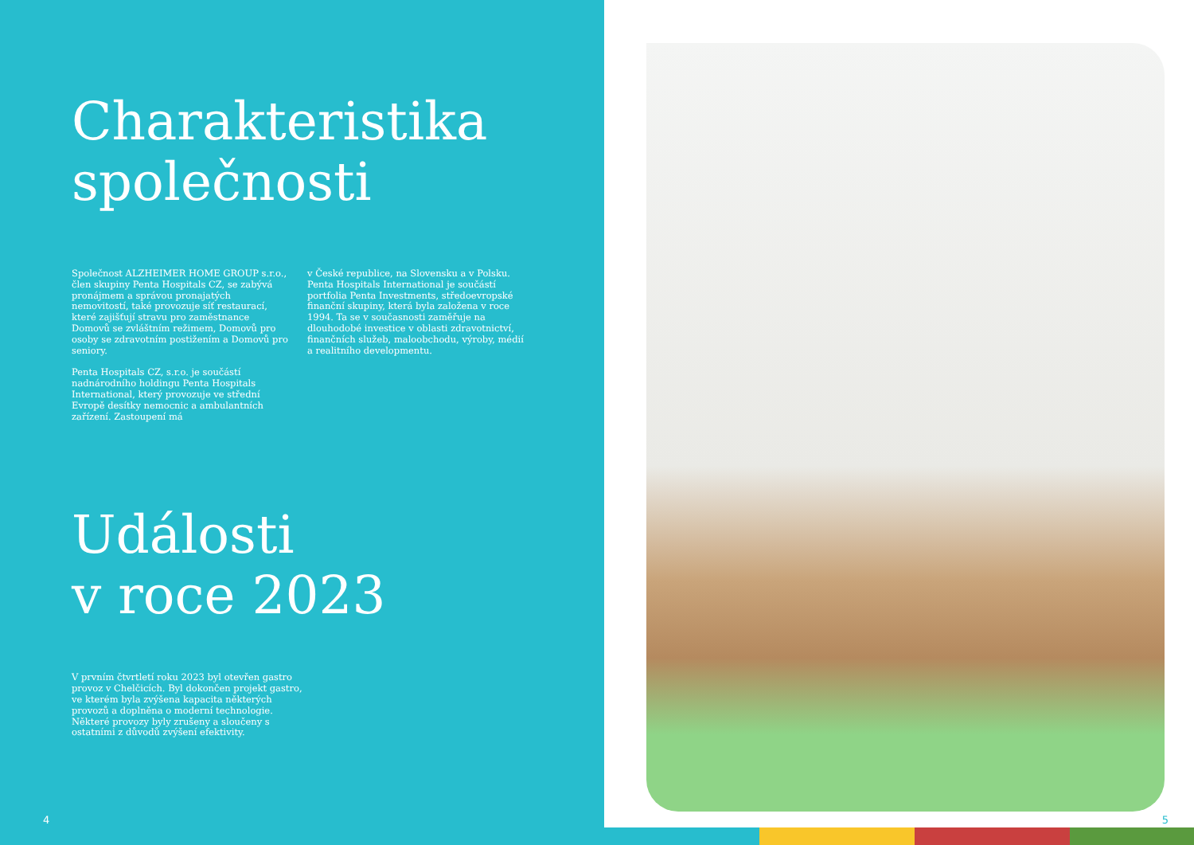Charakteristika
společnosti
Společnost ALZHEIMER HOME GROUP s.r.o., člen skupiny Penta Hospitals CZ, se zabývá pronájmem a správou pronajatých nemovitostí, také provozuje síť restaurací, které zajišťují stravu pro zaměstnance Domovů se zvláštním režimem, Domovů pro osoby se zdravotním postižením a Domovů pro seniory.
Penta Hospitals CZ, s.r.o. je součástí nadnárodního holdingu Penta Hospitals International, který provozuje ve střední Evropě desítky nemocnic a ambulantních zařízení. Zastoupení má
v České republice, na Slovensku a v Polsku. Penta Hospitals International je součástí portfolia Penta Investments, středoevropské finanční skupiny, která byla založena v roce 1994. Ta se v současnosti zaměřuje na dlouhodobé investice v oblasti zdravotnictví, finančních služeb, maloobchodu, výroby, médií a realitního developmentu.
Události
v roce 2023
V prvním čtvrtletí roku 2023 byl otevřen gastro provoz v Chelčicích. Byl dokončen projekt gastro, ve kterém byla zvýšena kapacita některých provozů a doplněna o moderní technologie. Některé provozy byly zrušeny a sloučeny s ostatními z důvodů zvýšení efektivity.
4
5